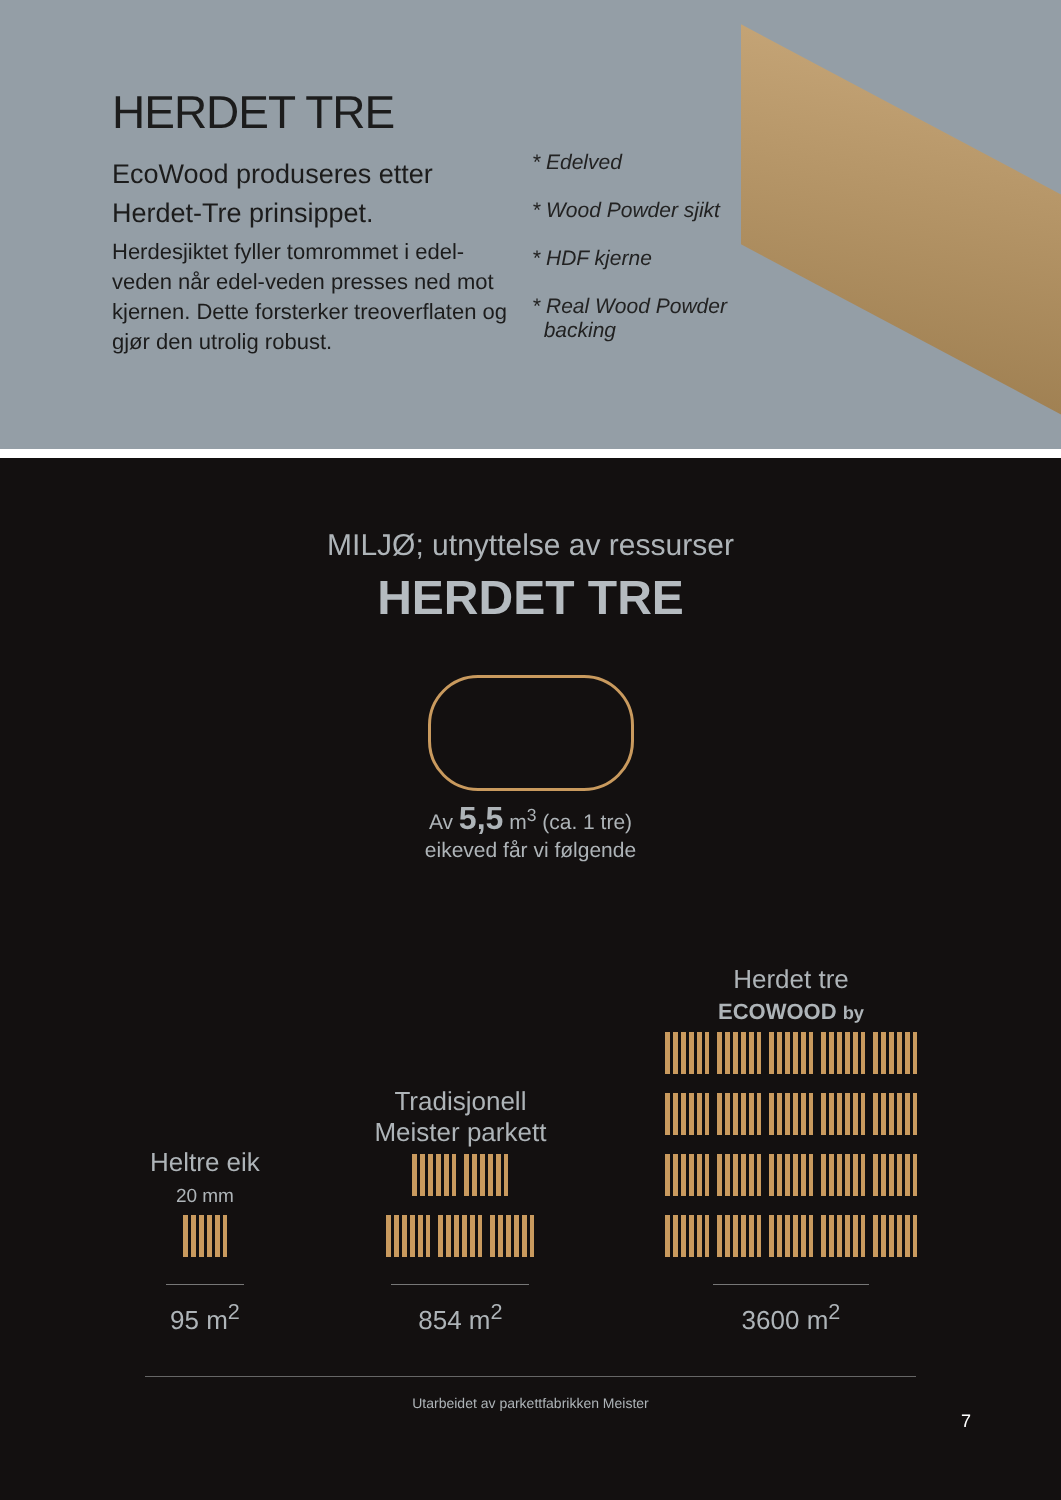HERDET TRE
EcoWood produseres etter Herdet-Tre prinsippet.
Herdesjiktet fyller tomrommet i edel-veden når edel-veden presses ned mot kjernen. Dette forsterker treoverflaten og gjør den utrolig robust.
* Edelved
* Wood Powder sjikt
* HDF kjerne
* Real Wood Powder
backing
MILJØ; utnyttelse av ressurser
HERDET TRE
Av 5,5 m<sup>3</sup> (ca. 1 tre)
eikeved får vi følgende
Heltre eik
20 mm
95 m<sup>2</sup>
Tradisjonell
Meister parkett
854 m<sup>2</sup>
Herdet tre
ECOWOOD by
3600 m<sup>2</sup>
Utarbeidet av parkettfabrikken Meister
7